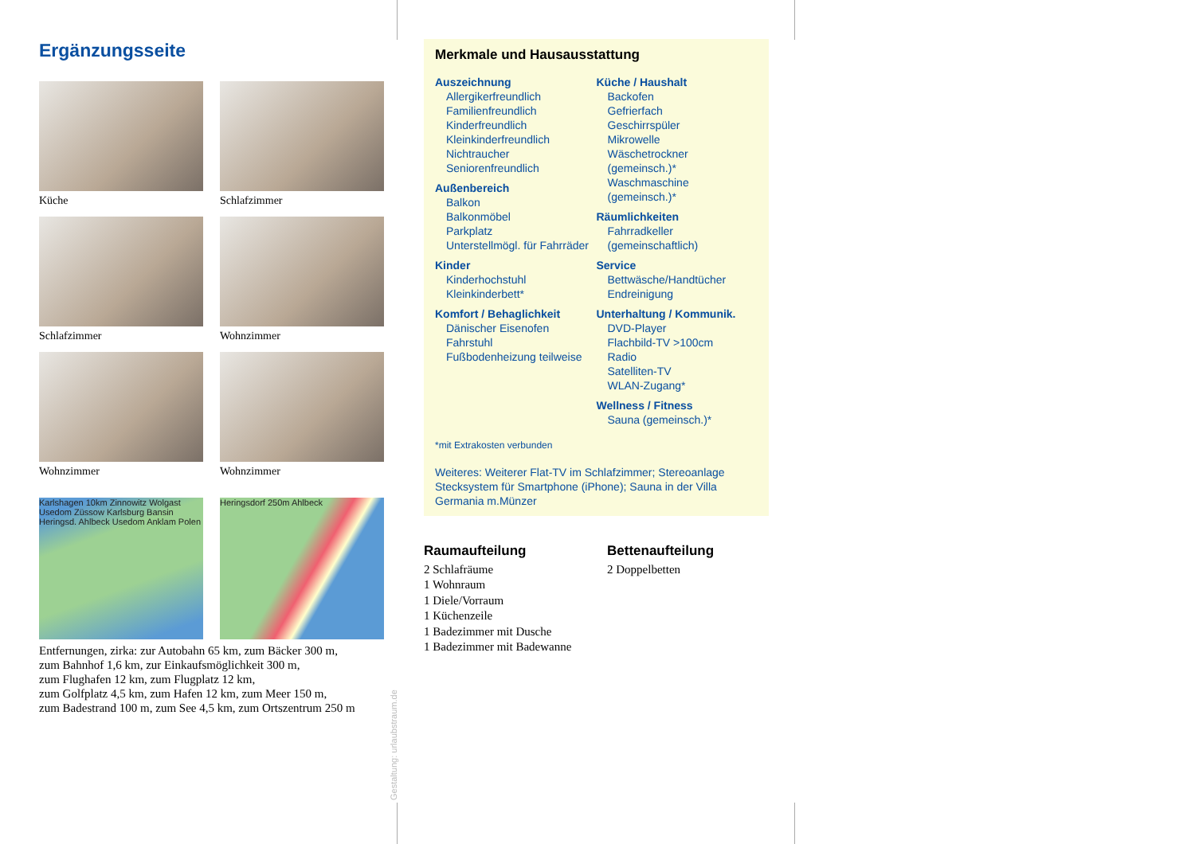Ergänzungsseite
Küche
Schlafzimmer
Schlafzimmer
Wohnzimmer
Wohnzimmer
Wohnzimmer
Karlshagen 10km Zinnowitz Wolgast Usedom Züssow Karlsburg Bansin Heringsd. Ahlbeck Usedom Anklam Polen
Heringsdorf 250m Ahlbeck
Entfernungen, zirka: zur Autobahn 65 km, zum Bäcker 300 m,
zum Bahnhof 1,6 km, zur Einkaufsmöglichkeit 300 m,
zum Flughafen 12 km, zum Flugplatz 12 km,
zum Golfplatz 4,5 km, zum Hafen 12 km, zum Meer 150 m,
zum Badestrand 100 m, zum See 4,5 km, zum Ortszentrum 250 m
Gestaltung: urlaubstraum.de
Merkmale und Hausausstattung
Auszeichnung
Allergikerfreundlich
Familienfreundlich
Kinderfreundlich
Kleinkinderfreundlich
Nichtraucher
Seniorenfreundlich
Außenbereich
Balkon
Balkonmöbel
Parkplatz
Unterstellmögl. für Fahrräder
Kinder
Kinderhochstuhl
Kleinkinderbett*
Komfort / Behaglichkeit
Dänischer Eisenofen
Fahrstuhl
Fußbodenheizung teilweise
Küche / Haushalt
Backofen
Gefrierfach
Geschirrspüler
Mikrowelle
Wäschetrockner (gemeinsch.)*
Waschmaschine (gemeinsch.)*
Räumlichkeiten
Fahrradkeller (gemeinschaftlich)
Service
Bettwäsche/Handtücher
Endreinigung
Unterhaltung / Kommunik.
DVD-Player
Flachbild-TV >100cm
Radio
Satelliten-TV
WLAN-Zugang*
Wellness / Fitness
Sauna (gemeinsch.)*
*mit Extrakosten verbunden
Weiteres: Weiterer Flat-TV im Schlafzimmer; Stereoanlage Stecksystem für Smartphone (iPhone); Sauna in der Villa Germania m.Münzer
Raumaufteilung
2 Schlafräume
1 Wohnraum
1 Diele/Vorraum
1 Küchenzeile
1 Badezimmer mit Dusche
1 Badezimmer mit Badewanne
Bettenaufteilung
2 Doppelbetten